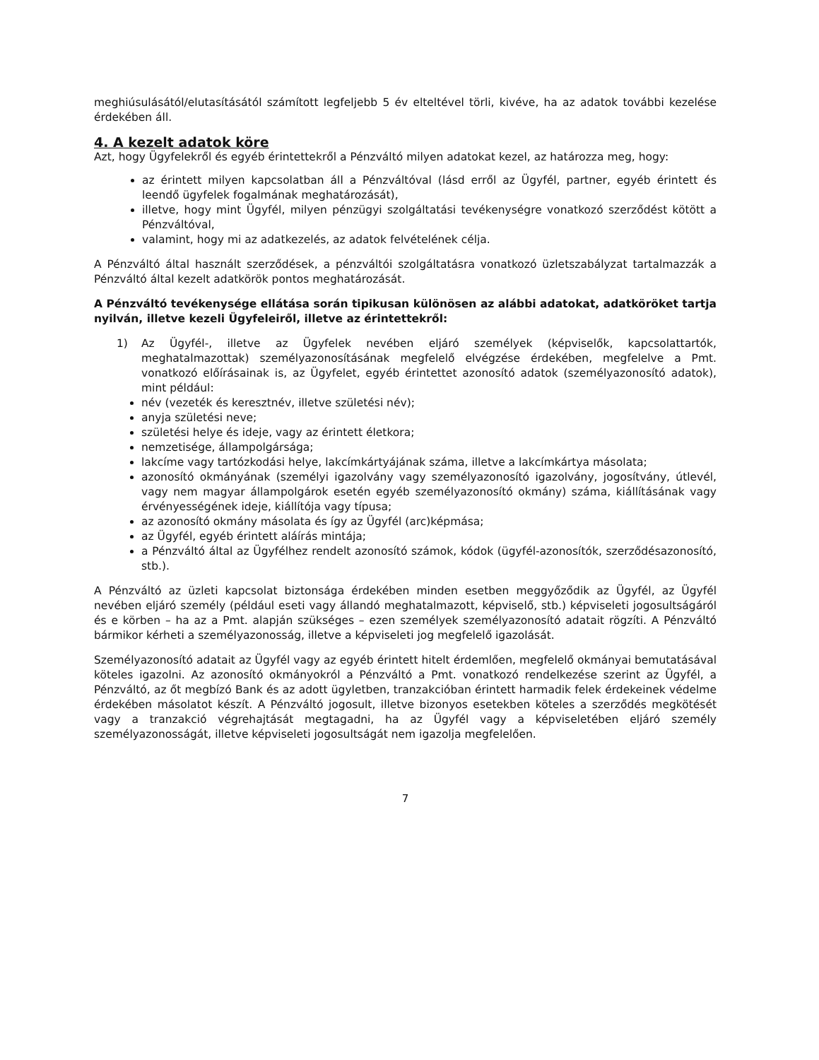meghiúsulásától/elutasításától számított legfeljebb 5 év elteltével törli, kivéve, ha az adatok további kezelése érdekében áll.
4. A kezelt adatok köre
Azt, hogy Ügyfelekről és egyéb érintettekről a Pénzváltó milyen adatokat kezel, az határozza meg, hogy:
az érintett milyen kapcsolatban áll a Pénzváltóval (lásd erről az Ügyfél, partner, egyéb érintett és leendő ügyfelek fogalmának meghatározását),
illetve, hogy mint Ügyfél, milyen pénzügyi szolgáltatási tevékenységre vonatkozó szerződést kötött a Pénzváltóval,
valamint, hogy mi az adatkezelés, az adatok felvételének célja.
A Pénzváltó által használt szerződések, a pénzváltói szolgáltatásra vonatkozó üzletszabályzat tartalmazzák a Pénzváltó által kezelt adatkörök pontos meghatározását.
A Pénzváltó tevékenysége ellátása során tipikusan különösen az alábbi adatokat, adatköröket tartja nyilván, illetve kezeli Ügyfeleiről, illetve az érintettekről:
1) Az Ügyfél-, illetve az Ügyfelek nevében eljáró személyek (képviselők, kapcsolattartók, meghatalmazottak) személyazonosításának megfelelő elvégzése érdekében, megfelelve a Pmt. vonatkozó előírásainak is, az Ügyfelet, egyéb érintettet azonosító adatok (személyazonosító adatok), mint például:
név (vezeték és keresztnév, illetve születési név);
anyja születési neve;
születési helye és ideje, vagy az érintett életkora;
nemzetisége, állampolgársága;
lakcíme vagy tartózkodási helye, lakcímkártyájának száma, illetve a lakcímkártya másolata;
azonosító okmányának (személyi igazolvány vagy személyazonosító igazolvány, jogosítvány, útlevél, vagy nem magyar állampolgárok esetén egyéb személyazonosító okmány) száma, kiállításának vagy érvényességének ideje, kiállítója vagy típusa;
az azonosító okmány másolata és így az Ügyfél (arc)képmása;
az Ügyfél, egyéb érintett aláírás mintája;
a Pénzváltó által az Ügyfélhez rendelt azonosító számok, kódok (ügyfél-azonosítók, szerződésazonosító, stb.).
A Pénzváltó az üzleti kapcsolat biztonsága érdekében minden esetben meggyőződik az Ügyfél, az Ügyfél nevében eljáró személy (például eseti vagy állandó meghatalmazott, képviselő, stb.) képviseleti jogosultságáról és e körben – ha az a Pmt. alapján szükséges – ezen személyek személyazonosító adatait rögzíti. A Pénzváltó bármikor kérheti a személyazonosság, illetve a képviseleti jog megfelelő igazolását.
Személyazonosító adatait az Ügyfél vagy az egyéb érintett hitelt érdemlően, megfelelő okmányai bemutatásával köteles igazolni. Az azonosító okmányokról a Pénzváltó a Pmt. vonatkozó rendelkezése szerint az Ügyfél, a Pénzváltó, az őt megbízó Bank és az adott ügyletben, tranzakcióban érintett harmadik felek érdekeinek védelme érdekében másolatot készít. A Pénzváltó jogosult, illetve bizonyos esetekben köteles a szerződés megkötését vagy a tranzakció végrehajtását megtagadni, ha az Ügyfél vagy a képviseletében eljáró személy személyazonosságát, illetve képviseleti jogosultságát nem igazolja megfelelően.
7